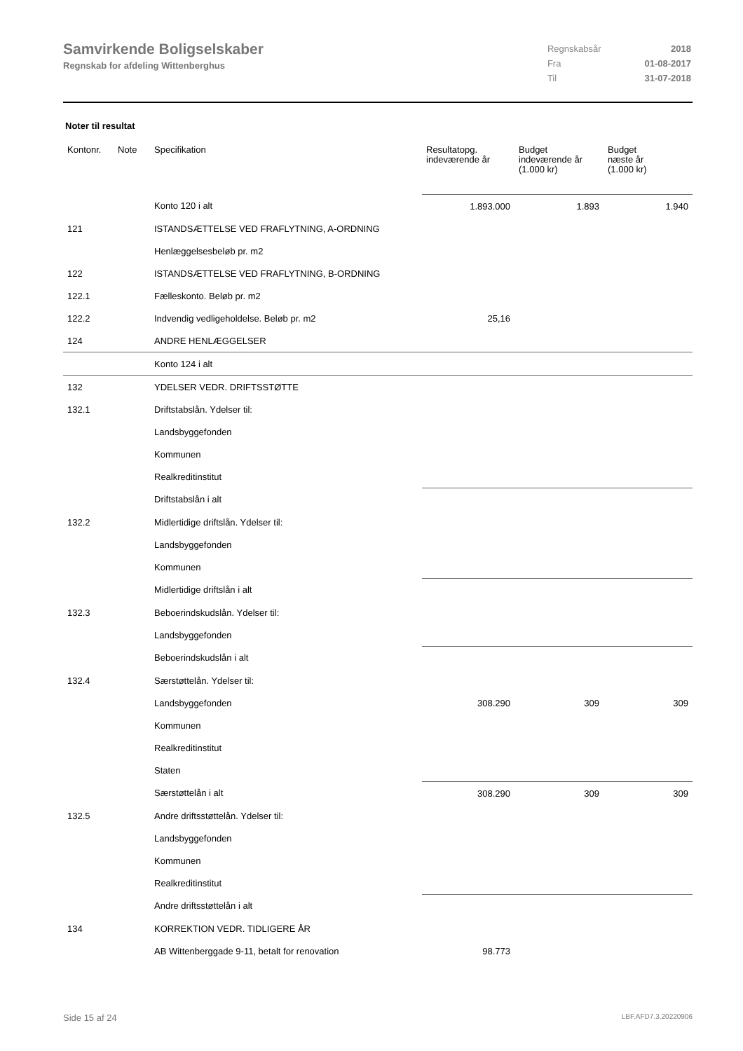Samvirkende Boligselskaber
Regnskab for afdeling Wittenberghus
| Regnskabsår | 2018 |
| Fra | 01-08-2017 |
| Til | 31-07-2018 |
Noter til resultat
| Kontonr. | Note | Specifikation | Resultatopg. indeværende år | Budget indeværende år (1.000 kr) | Budget næste år (1.000 kr) |
| --- | --- | --- | --- | --- | --- |
| | | Konto 120 i alt | 1.893.000 | 1.893 | 1.940 |
| 121 | | ISTANDSÆTTELSE VED FRAFLYTNING, A-ORDNING | | | |
| | | Henlæggelsesbeløb pr. m2 | | | |
| 122 | | ISTANDSÆTTELSE VED FRAFLYTNING, B-ORDNING | | | |
| 122.1 | | Fælleskonto. Beløb pr. m2 | | | |
| 122.2 | | Indvendig vedligeholdelse. Beløb pr. m2 | 25,16 | | |
| 124 | | ANDRE HENLÆGGELSER | | | |
| | | Konto 124 i alt | | | |
| 132 | | YDELSER VEDR. DRIFTSSTØTTE | | | |
| 132.1 | | Driftstabslån. Ydelser til: | | | |
| | | Landsbyggefonden | | | |
| | | Kommunen | | | |
| | | Realkreditinstitut | | | |
| | | Driftstabslån i alt | | | |
| 132.2 | | Midlertidige driftslån. Ydelser til: | | | |
| | | Landsbyggefonden | | | |
| | | Kommunen | | | |
| | | Midlertidige driftslån i alt | | | |
| 132.3 | | Beboerindskudslån. Ydelser til: | | | |
| | | Landsbyggefonden | | | |
| | | Beboerindskudslån i alt | | | |
| 132.4 | | Særstøttelån. Ydelser til: | | | |
| | | Landsbyggefonden | 308.290 | 309 | 309 |
| | | Kommunen | | | |
| | | Realkreditinstitut | | | |
| | | Staten | | | |
| | | Særstøttelån i alt | 308.290 | 309 | 309 |
| 132.5 | | Andre driftsstøttelån. Ydelser til: | | | |
| | | Landsbyggefonden | | | |
| | | Kommunen | | | |
| | | Realkreditinstitut | | | |
| | | Andre driftsstøttelån i alt | | | |
| 134 | | KORREKTION VEDR. TIDLIGERE ÅR | | | |
| | | AB Wittenberggade 9-11, betalt for renovation | 98.773 | | |
Side 15 af 24 LBF.AFD7.3.20220906